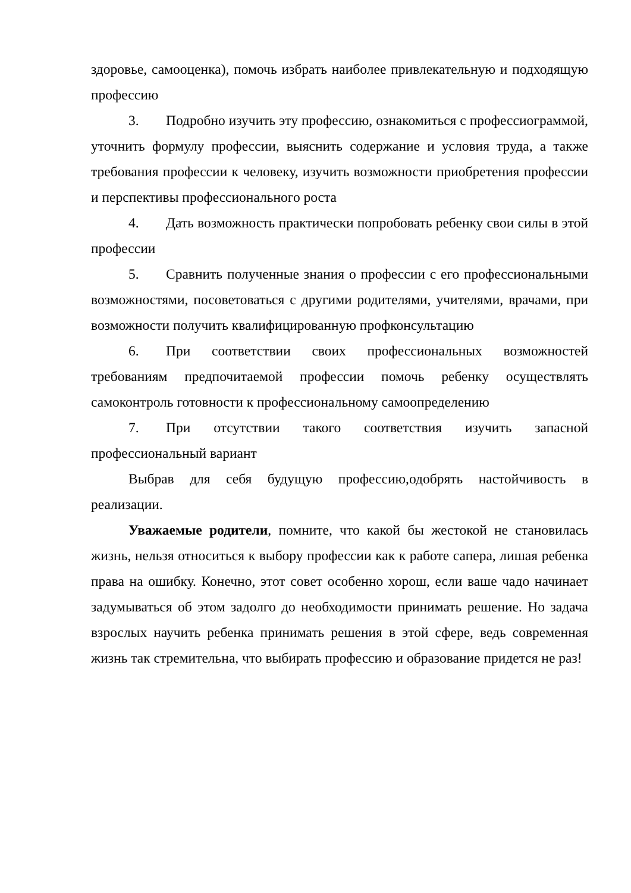здоровье, самооценка), помочь избрать наиболее привлекательную и подходящую профессию
3. Подробно изучить эту профессию, ознакомиться с профессиограммой, уточнить формулу профессии, выяснить содержание и условия труда, а также требования профессии к человеку, изучить возможности приобретения профессии и перспективы профессионального роста
4. Дать возможность практически попробовать ребенку свои силы в этой профессии
5. Сравнить полученные знания о профессии с его профессиональными возможностями, посоветоваться с другими родителями, учителями, врачами, при возможности получить квалифицированную профконсультацию
6. При соответствии своих профессиональных возможностей требованиям предпочитаемой профессии помочь ребенку осуществлять самоконтроль готовности к профессиональному самоопределению
7. При отсутствии такого соответствия изучить запасной профессиональный вариант
Выбрав для себя будущую профессию,одобрять настойчивость в реализации.
Уважаемые родители, помните, что какой бы жестокой не становилась жизнь, нельзя относиться к выбору профессии как к работе сапера, лишая ребенка права на ошибку. Конечно, этот совет особенно хорош, если ваше чадо начинает задумываться об этом задолго до необходимости принимать решение. Но задача взрослых научить ребенка принимать решения в этой сфере, ведь современная жизнь так стремительна, что выбирать профессию и образование придется не раз!